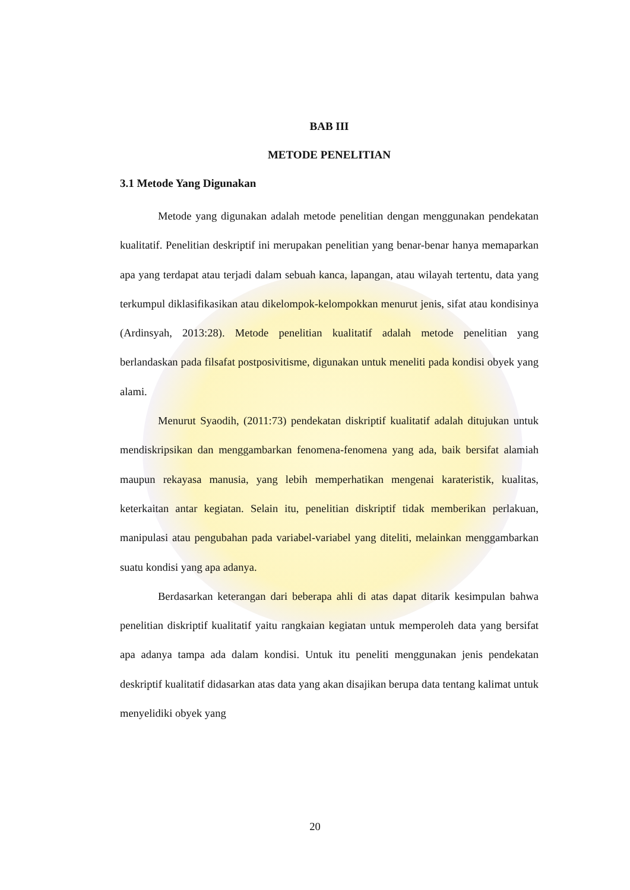BAB III
METODE PENELITIAN
3.1 Metode Yang Digunakan
Metode yang digunakan adalah metode penelitian dengan menggunakan pendekatan kualitatif. Penelitian deskriptif ini merupakan penelitian yang benar-benar hanya memaparkan apa yang terdapat atau terjadi dalam sebuah kanca, lapangan, atau wilayah tertentu, data yang terkumpul diklasifikasikan atau dikelompok-kelompokkan menurut jenis, sifat atau kondisinya (Ardinsyah, 2013:28). Metode penelitian kualitatif adalah metode penelitian yang berlandaskan pada filsafat postposivitisme, digunakan untuk meneliti pada kondisi obyek yang alami.
Menurut Syaodih, (2011:73) pendekatan diskriptif kualitatif adalah ditujukan untuk mendiskripsikan dan menggambarkan fenomena-fenomena yang ada, baik bersifat alamiah maupun rekayasa manusia, yang lebih memperhatikan mengenai karateristik, kualitas, keterkaitan antar kegiatan. Selain itu, penelitian diskriptif tidak memberikan perlakuan, manipulasi atau pengubahan pada variabel-variabel yang diteliti, melainkan menggambarkan suatu kondisi yang apa adanya.
Berdasarkan keterangan dari beberapa ahli di atas dapat ditarik kesimpulan bahwa penelitian diskriptif kualitatif yaitu rangkaian kegiatan untuk memperoleh data yang bersifat apa adanya tampa ada dalam kondisi. Untuk itu peneliti menggunakan jenis pendekatan deskriptif kualitatif didasarkan atas data yang akan disajikan berupa data tentang kalimat untuk menyelidiki obyek yang
20